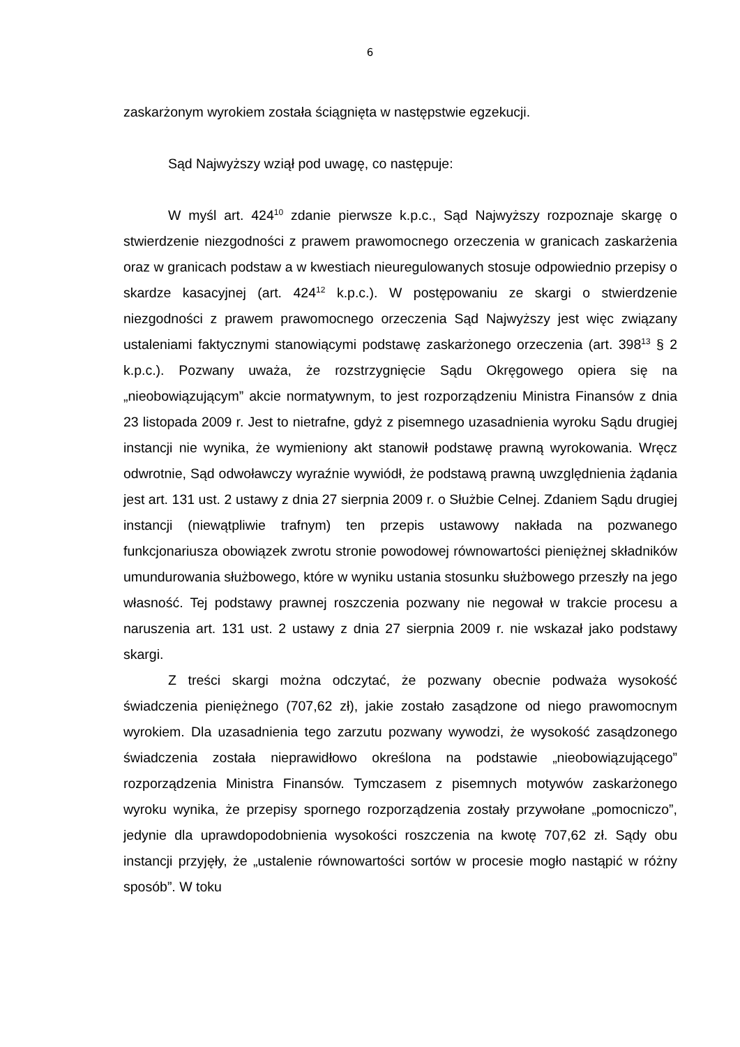6
zaskarżonym wyrokiem została ściągnięta w następstwie egzekucji.
Sąd Najwyższy wziął pod uwagę, co następuje:
W myśl art. 424<sup>10</sup> zdanie pierwsze k.p.c., Sąd Najwyższy rozpoznaje skargę o stwierdzenie niezgodności z prawem prawomocnego orzeczenia w granicach zaskarżenia oraz w granicach podstaw a w kwestiach nieuregulowanych stosuje odpowiednio przepisy o skardze kasacyjnej (art. 424<sup>12</sup> k.p.c.). W postępowaniu ze skargi o stwierdzenie niezgodności z prawem prawomocnego orzeczenia Sąd Najwyższy jest więc związany ustaleniami faktycznymi stanowiącymi podstawę zaskarżonego orzeczenia (art. 398<sup>13</sup> § 2 k.p.c.). Pozwany uważa, że rozstrzygnięcie Sądu Okręgowego opiera się na „nieobowiązującym” akcie normatywnym, to jest rozporządzeniu Ministra Finansów z dnia 23 listopada 2009 r. Jest to nietrafne, gdyż z pisemnego uzasadnienia wyroku Sądu drugiej instancji nie wynika, że wymieniony akt stanowił podstawę prawną wyrokowania. Wręcz odwrotnie, Sąd odwoławczy wyraźnie wywiódł, że podstawą prawną uwzględnienia żądania jest art. 131 ust. 2 ustawy z dnia 27 sierpnia 2009 r. o Służbie Celnej. Zdaniem Sądu drugiej instancji (niewątpliwie trafnym) ten przepis ustawowy nakłada na pozwanego funkcjonariusza obowiązek zwrotu stronie powodowej równowartości pieniężnej składników umundurowania służbowego, które w wyniku ustania stosunku służbowego przeszły na jego własność. Tej podstawy prawnej roszczenia pozwany nie negował w trakcie procesu a naruszenia art. 131 ust. 2 ustawy z dnia 27 sierpnia 2009 r. nie wskazał jako podstawy skargi.
Z treści skargi można odczytać, że pozwany obecnie podważa wysokość świadczenia pieniężnego (707,62 zł), jakie zostało zasądzone od niego prawomocnym wyrokiem. Dla uzasadnienia tego zarzutu pozwany wywodzi, że wysokość zasądzonego świadczenia została nieprawidłowo określona na podstawie „nieobowiązującego” rozporządzenia Ministra Finansów. Tymczasem z pisemnych motywów zaskarżonego wyroku wynika, że przepisy spornego rozporządzenia zostały przywołane „pomocniczo”, jedynie dla uprawdopodobnienia wysokości roszczenia na kwotę 707,62 zł. Sądy obu instancji przyjęły, że „ustalenie równowartości sortów w procesie mogło nastąpić w różny sposób”. W toku